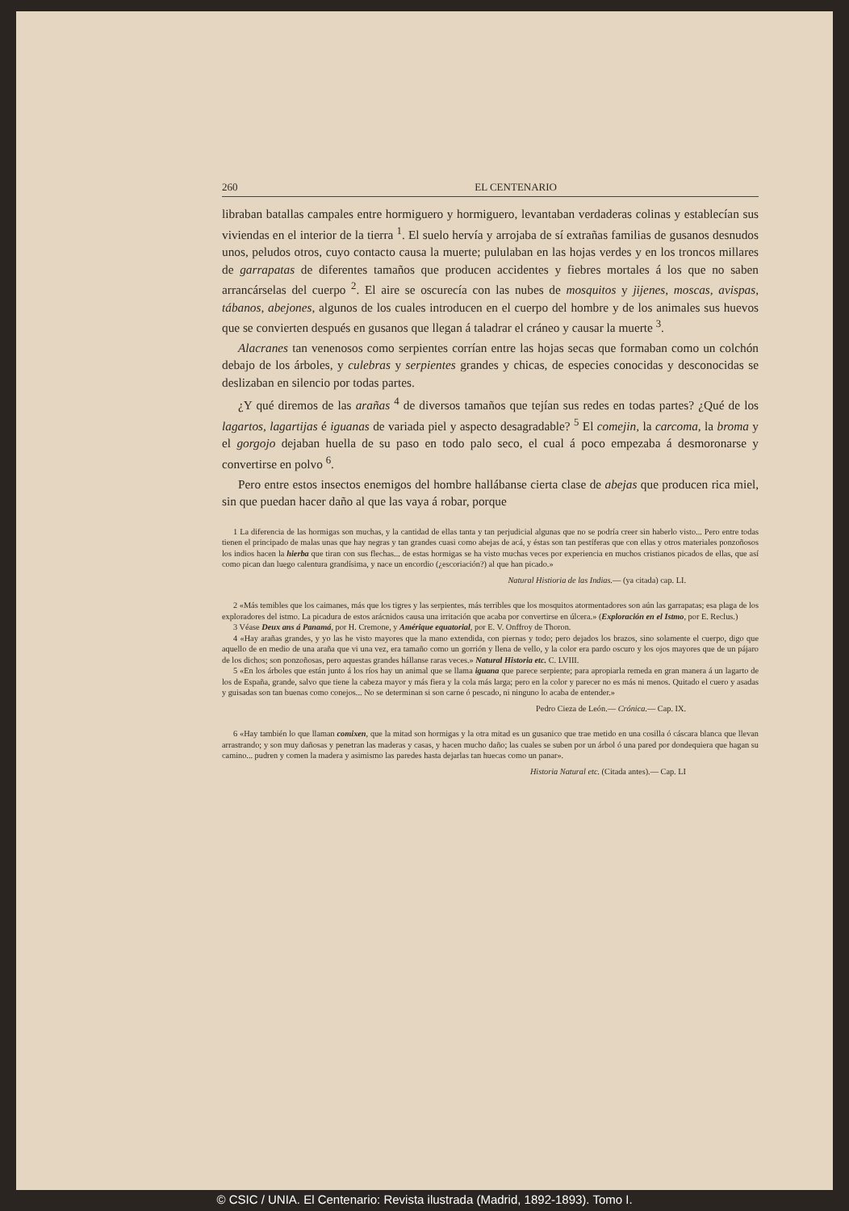260 EL CENTENARIO
libraban batallas campales entre hormiguero y hormiguero, levantaban verdaderas colinas y establecían sus viviendas en el interior de la tierra <sup>1</sup>. El suelo hervía y arrojaba de sí extrañas familias de gusanos desnudos unos, peludos otros, cuyo contacto causa la muerte; pululaban en las hojas verdes y en los troncos millares de garrapatas de diferentes tamaños que producen accidentes y fiebres mortales á los que no saben arrancárselas del cuerpo <sup>2</sup>. El aire se oscurecía con las nubes de mosquitos y jijenes, moscas, avispas, tábanos, abejones, algunos de los cuales introducen en el cuerpo del hombre y de los animales sus huevos que se convierten después en gusanos que llegan á taladrar el cráneo y causar la muerte <sup>3</sup>.
Alacranes tan venenosos como serpientes corrían entre las hojas secas que formaban como un colchón debajo de los árboles, y culebras y serpientes grandes y chicas, de especies conocidas y desconocidas se deslizaban en silencio por todas partes.
¿Y qué diremos de las arañas <sup>4</sup> de diversos tamaños que tejían sus redes en todas partes? ¿Qué de los lagartos, lagartijas é iguanas de variada piel y aspecto desagradable? <sup>5</sup> El comejin, la carcoma, la broma y el gorgojo dejaban huella de su paso en todo palo seco, el cual á poco empezaba á desmoronarse y convertirse en polvo <sup>6</sup>.
Pero entre estos insectos enemigos del hombre hallábanse cierta clase de abejas que producen rica miel, sin que puedan hacer daño al que las vaya á robar, porque
1 La diferencia de las hormigas son muchas, y la cantidad de ellas tanta y tan perjudicial algunas que no se podría creer sin haberlo visto... Pero entre todas tienen el principado de malas unas que hay negras y tan grandes cuasi como abejas de acá, y éstas son tan pestíferas que con ellas y otros materiales ponzoñosos los indios hacen la hierba que tiran con sus flechas... de estas hormigas se ha visto muchas veces por experiencia en muchos cristianos picados de ellas, que así como pican dan luego calentura grandísima, y nace un encordio (¿escoriación?) al que han picado.»
Natural Histioria de las Indias.— (ya citada) cap. LI.
2 «Más temibles que los caimanes, más que los tigres y las serpientes, más terribles que los mosquitos atormentadores son aún las garrapatas; esa plaga de los exploradores del istmo. La picadura de estos arácnidos causa una irritación que acaba por convertirse en úlcera.» (Exploración en el Istmo, por E. Reclus.)
3 Véase Deux ans á Panamá, por H. Cremone, y Amérique equatorial, por E. V. Onffroy de Thoron.
4 «Hay arañas grandes, y yo las he visto mayores que la mano extendida, con piernas y todo; pero dejados los brazos, sino solamente el cuerpo, digo que aquello de en medio de una araña que vi una vez, era tamaño como un gorrión y llena de vello, y la color era pardo oscuro y los ojos mayores que de un pájaro de los dichos; son ponzoñosas, pero aquestas grandes hállanse raras veces.» Natural Historia etc. C. LVIII.
5 «En los árboles que están junto á los ríos hay un animal que se llama iguana que parece serpiente; para apropiarla remeda en gran manera á un lagarto de los de España, grande, salvo que tiene la cabeza mayor y más fiera y la cola más larga; pero en la color y parecer no es más ni menos. Quitado el cuero y asadas y guisadas son tan buenas como conejos... No se determinan si son carne ó pescado, ni ninguno lo acaba de entender.»
Pedro Cieza de León.— Crónica.— Cap. IX.
6 «Hay también lo que llaman comixen, que la mitad son hormigas y la otra mitad es un gusanico que trae metido en una cosilla ó cáscara blanca que llevan arrastrando; y son muy dañosas y penetran las maderas y casas, y hacen mucho daño; las cuales se suben por un árbol ó una pared por dondequiera que hagan su camino... pudren y comen la madera y asimismo las paredes hasta dejarlas tan huecas como un panar».
Historia Natural etc. (Citada antes).— Cap. LI
© CSIC / UNIA. El Centenario: Revista ilustrada (Madrid, 1892-1893). Tomo I.